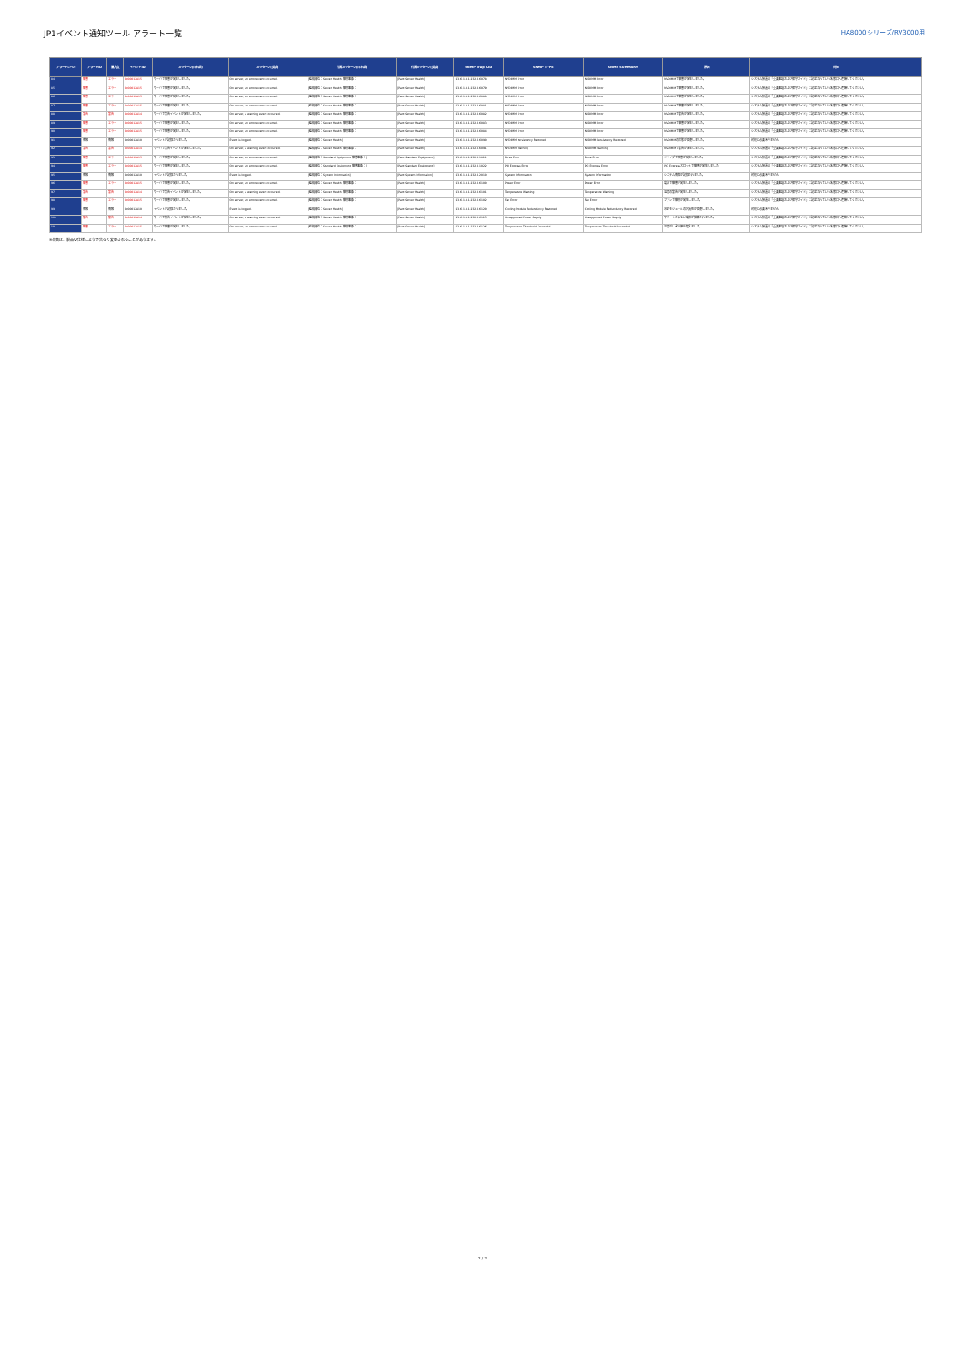JP1イベント通知ツール アラート一覧
HA8000シリーズ/RV3000用
| アラートレベル | アラートID | 重大度 | イベントID | メッセージ(日本語) | メッセージ(英語) | 付属メッセージ(日本語) | 付属メッセージ(英語) | SNMP Trap OID | SNMP TYPE | SNMP SUMMARY | 原因 | 対処 |
| --- | --- | --- | --- | --- | --- | --- | --- | --- | --- | --- | --- | --- |
| 84 | 障害 | エラー | 0x00012A15 | サーバで障害が発生しました。 | On server, an error event occurred. | [監視部位：Server Health 障害事象：] | [Part:Server Health] | 1.3.6.1.4.1.232.0.6078 | NVDIMM Error | NVDIMM Error | NVDIMMで障害が発生しました。 | システム装置の「重要事項および保守ガイド」に記述されている名窓口へ連絡してください。 |
| 85 | 障害 | エラー | 0x00012A15 | サーバで障害が発生しました。 | On server, an error event occurred. | [監視部位：Server Health 障害事象：] | [Part:Server Health] | 1.3.6.1.4.1.232.0.6079 | NVDIMM Error | NVDIMM Error | NVDIMMで障害が発生しました。 | システム装置の「重要事項および保守ガイド」に記述されている名窓口へ連絡してください。 |
| 86 | 障害 | エラー | 0x00012A15 | サーバで障害が発生しました。 | On server, an error event occurred. | [監視部位：Server Health 障害事象：] | [Part:Server Health] | 1.3.6.1.4.1.232.0.6080 | NVDIMM Error | NVDIMM Error | NVDIMMで障害が発生しました。 | システム装置の「重要事項および保守ガイド」に記述されている名窓口へ連絡してください。 |
| 87 | 障害 | エラー | 0x00012A15 | サーバで障害が発生しました。 | On server, an error event occurred. | [監視部位：Server Health 障害事象：] | [Part:Server Health] | 1.3.6.1.4.1.232.0.6081 | NVDIMM Error | NVDIMM Error | NVDIMMで障害が発生しました。 | システム装置の「重要事項および保守ガイド」に記述されている名窓口へ連絡してください。 |
| 88 | 警告 | 警告 | 0x00012A14 | サーバで警告イベントが発生しました。 | On server, a warning event occurred. | [監視部位：Server Health 障害事象：] | [Part:Server Health] | 1.3.6.1.4.1.232.0.6082 | NVDIMM Error | NVDIMM Error | NVDIMMで警告が発生しました。 | システム装置の「重要事項および保守ガイド」に記述されている名窓口へ連絡してください。 |
| 89 | 障害 | エラー | 0x00012A15 | サーバで障害が発生しました。 | On server, an error event occurred. | [監視部位：Server Health 障害事象：] | [Part:Server Health] | 1.3.6.1.4.1.232.0.6083 | NVDIMM Error | NVDIMM Error | NVDIMMで障害が発生しました。 | システム装置の「重要事項および保守ガイド」に記述されている名窓口へ連絡してください。 |
| 90 | 障害 | エラー | 0x00012A15 | サーバで障害が発生しました。 | On server, an error event occurred. | [監視部位：Server Health 障害事象：] | [Part:Server Health] | 1.3.6.1.4.1.232.0.6084 | NVDIMM Error | NVDIMM Error | NVDIMMで障害が発生しました。 | システム装置の「重要事項および保守ガイド」に記述されている名窓口へ連絡してください。 |
| 91 | 情報 | 情報 | 0x00012A10 | イベントが記録されました。 | Event is logged. | [監視部位：Server Health] | [Part:Server Health] | 1.3.6.1.4.1.232.0.6090 | NVDIMM Persistency Restored | NVDIMM Persistency Restored | NVDIMMの状態が回復しました。 | 対処は必要ありません。 |
| 92 | 警告 | 警告 | 0x00012A14 | サーバで警告イベントが発生しました。 | On server, a warning event occurred. | [監視部位：Server Health 障害事象：] | [Part:Server Health] | 1.3.6.1.4.1.232.0.6091 | NVDIMM Warning | NVDIMM Warning | NVDIMMで警告が発生しました。 | システム装置の「重要事項および保守ガイド」に記述されている名窓口へ連絡してください。 |
| 93 | 障害 | エラー | 0x00012A15 | サーバで障害が発生しました。 | On server, an error event occurred. | [監視部位：Standard Equipment 障害事象：] | [Part:Standard Equipment] | 1.3.6.1.4.1.232.0.1021 | Drive Error | Drive Error | ドライブで障害が発生しました。 | システム装置の「重要事項および保守ガイド」に記述されている名窓口へ連絡してください。 |
| 94 | 障害 | エラー | 0x00012A15 | サーバで障害が発生しました。 | On server, an error event occurred. | [監視部位：Standard Equipment 障害事象：] | [Part:Standard Equipment] | 1.3.6.1.4.1.232.0.1022 | PCI Express Error | PCI Express Error | PCI Expressスロットで障害が発生しました。 | システム装置の「重要事項および保守ガイド」に記述されている名窓口へ連絡してください。 |
| 95 | 情報 | 情報 | 0x00012A10 | イベントが記録されました。 | Event is logged. | [監視部位：System Information] | [Part:System Information] | 1.3.6.1.4.1.232.0.2010 | System Information | System Information | システム情報が記録されました。 | 対処は必要ありません。 |
| 96 | 障害 | エラー | 0x00012A15 | サーバで障害が発生しました。 | On server, an error event occurred. | [監視部位：Server Health 障害事象：] | [Part:Server Health] | 1.3.6.1.4.1.232.0.6100 | Power Error | Power Error | 電源で障害が発生しました。 | システム装置の「重要事項および保守ガイド」に記述されている名窓口へ連絡してください。 |
| 97 | 警告 | 警告 | 0x00012A14 | サーバで警告イベントが発生しました。 | On server, a warning event occurred. | [監視部位：Server Health 障害事象：] | [Part:Server Health] | 1.3.6.1.4.1.232.0.6101 | Temperature Warning | Temperature Warning | 温度の警告が発生しました。 | システム装置の「重要事項および保守ガイド」に記述されている名窓口へ連絡してください。 |
| 98 | 障害 | エラー | 0x00012A15 | サーバで障害が発生しました。 | On server, an error event occurred. | [監視部位：Server Health 障害事象：] | [Part:Server Health] | 1.3.6.1.4.1.232.0.6102 | Fan Error | Fan Error | ファンで障害が発生しました。 | システム装置の「重要事項および保守ガイド」に記述されている名窓口へ連絡してください。 |
| 99 | 情報 | 情報 | 0x00012A10 | イベントが記録されました。 | Event is logged. | [監視部位：Server Health] | [Part:Server Health] | 1.3.6.1.4.1.232.0.6120 | Cooling Module Redundancy Restored | Cooling Module Redundancy Restored | 冷却モジュールの冗長性が回復しました。 | 対処は必要ありません。 |
| 100 | 警告 | 警告 | 0x00012A14 | サーバで警告イベントが発生しました。 | On server, a warning event occurred. | [監視部位：Server Health 障害事象：] | [Part:Server Health] | 1.3.6.1.4.1.232.0.6125 | Unsupported Power Supply | Unsupported Power Supply | サポートされない電源が搭載されました。 | システム装置の「重要事項および保守ガイド」に記述されている名窓口へ連絡してください。 |
| 101 | 障害 | エラー | 0x00012A15 | サーバで障害が発生しました。 | On server, an error event occurred. | [監視部位：Server Health 障害事象：] | [Part:Server Health] | 1.3.6.1.4.1.232.0.6126 | Temperature Threshold Exceeded | Temperature Threshold Exceeded | 温度がしきい値を超えました。 | システム装置の「重要事項および保守ガイド」に記述されている名窓口へ連絡してください。 |
※本表は、製品の仕様により予告なく変更されることがあります。
2 / 2